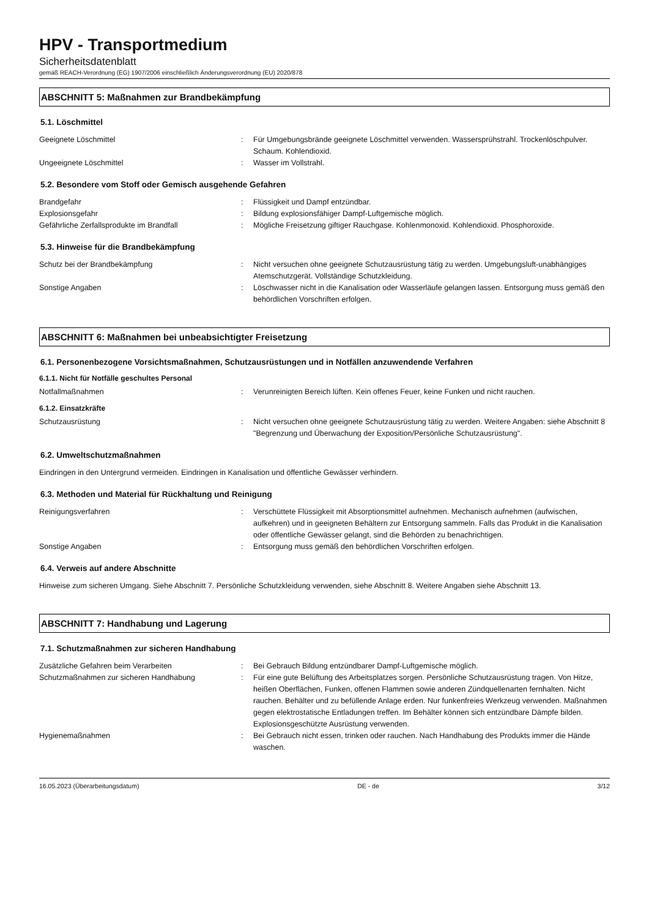HPV - Transportmedium
Sicherheitsdatenblatt
gemäß REACH-Verordnung (EG) 1907/2006 einschließlich Änderungsverordnung (EU) 2020/878
ABSCHNITT 5: Maßnahmen zur Brandbekämpfung
5.1. Löschmittel
Geeignete Löschmittel : Für Umgebungsbrände geeignete Löschmittel verwenden. Wassersprühstrahl. Trockenlöschpulver. Schaum. Kohlendioxid.
Ungeeignete Löschmittel : Wasser im Vollstrahl.
5.2. Besondere vom Stoff oder Gemisch ausgehende Gefahren
Brandgefahr : Flüssigkeit und Dampf entzündbar.
Explosionsgefahr : Bildung explosionsfähiger Dampf-Luftgemische möglich.
Gefährliche Zerfallsprodukte im Brandfall : Mögliche Freisetzung giftiger Rauchgase. Kohlenmonoxid. Kohlendioxid. Phosphoroxide.
5.3. Hinweise für die Brandbekämpfung
Schutz bei der Brandbekämpfung : Nicht versuchen ohne geeignete Schutzausrüstung tätig zu werden. Umgebungsluft-unabhängiges Atemschutzgerät. Vollständige Schutzkleidung.
Sonstige Angaben : Löschwasser nicht in die Kanalisation oder Wasserläufe gelangen lassen. Entsorgung muss gemäß den behördlichen Vorschriften erfolgen.
ABSCHNITT 6: Maßnahmen bei unbeabsichtigter Freisetzung
6.1. Personenbezogene Vorsichtsmaßnahmen, Schutzausrüstungen und in Notfällen anzuwendende Verfahren
6.1.1. Nicht für Notfälle geschultes Personal
Notfallmaßnahmen : Verunreinigten Bereich lüften. Kein offenes Feuer, keine Funken und nicht rauchen.
6.1.2. Einsatzkräfte
Schutzausrüstung : Nicht versuchen ohne geeignete Schutzausrüstung tätig zu werden. Weitere Angaben: siehe Abschnitt 8 "Begrenzung und Überwachung der Exposition/Persönliche Schutzausrüstung".
6.2. Umweltschutzmaßnahmen
Eindringen in den Untergrund vermeiden. Eindringen in Kanalisation und öffentliche Gewässer verhindern.
6.3. Methoden und Material für Rückhaltung und Reinigung
Reinigungsverfahren : Verschüttete Flüssigkeit mit Absorptionsmittel aufnehmen. Mechanisch aufnehmen (aufwischen, aufkehren) und in geeigneten Behältern zur Entsorgung sammeln. Falls das Produkt in die Kanalisation oder öffentliche Gewässer gelangt, sind die Behörden zu benachrichtigen.
Sonstige Angaben : Entsorgung muss gemäß den behördlichen Vorschriften erfolgen.
6.4. Verweis auf andere Abschnitte
Hinweise zum sicheren Umgang. Siehe Abschnitt 7. Persönliche Schutzkleidung verwenden, siehe Abschnitt 8. Weitere Angaben siehe Abschnitt 13.
ABSCHNITT 7: Handhabung und Lagerung
7.1. Schutzmaßnahmen zur sicheren Handhabung
Zusätzliche Gefahren beim Verarbeiten : Bei Gebrauch Bildung entzündbarer Dampf-Luftgemische möglich.
Schutzmaßnahmen zur sicheren Handhabung : Für eine gute Belüftung des Arbeitsplatzes sorgen. Persönliche Schutzausrüstung tragen. Von Hitze, heißen Oberflächen, Funken, offenen Flammen sowie anderen Zündquellenarten fernhalten. Nicht rauchen. Behälter und zu befüllende Anlage erden. Nur funkenfreies Werkzeug verwenden. Maßnahmen gegen elektrostatische Entladungen treffen. Im Behälter können sich entzündbare Dämpfe bilden. Explosionsgeschützte Ausrüstung verwenden.
Hygienemaßnahmen : Bei Gebrauch nicht essen, trinken oder rauchen. Nach Handhabung des Produkts immer die Hände waschen.
16.05.2023 (Überarbeitungsdatum) DE - de 3/12